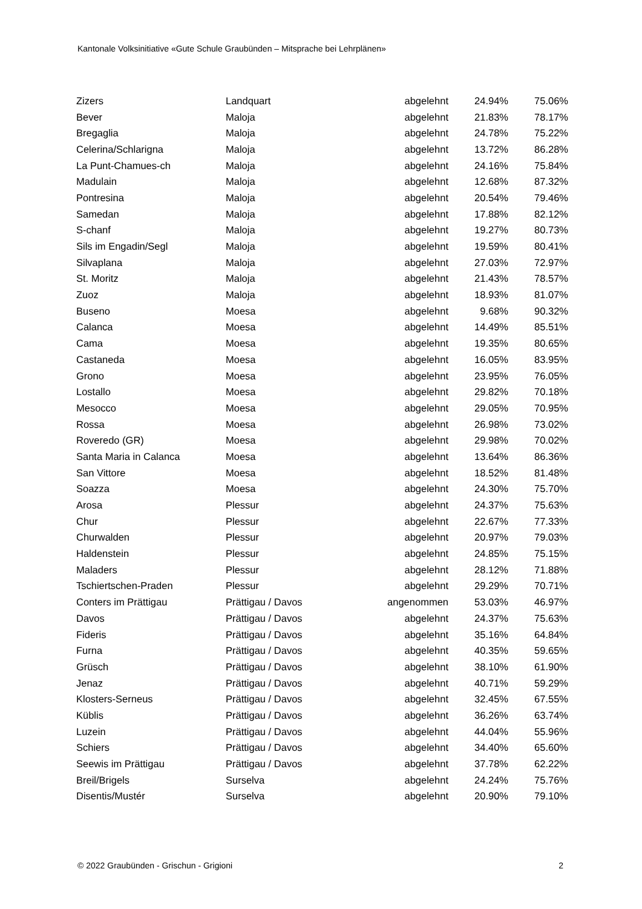Kantonale Volksinitiative «Gute Schule Graubünden – Mitsprache bei Lehrplänen»
| Zizers | Landquart | abgelehnt | 24.94% | 75.06% |
| Bever | Maloja | abgelehnt | 21.83% | 78.17% |
| Bregaglia | Maloja | abgelehnt | 24.78% | 75.22% |
| Celerina/Schlarigna | Maloja | abgelehnt | 13.72% | 86.28% |
| La Punt-Chamues-ch | Maloja | abgelehnt | 24.16% | 75.84% |
| Madulain | Maloja | abgelehnt | 12.68% | 87.32% |
| Pontresina | Maloja | abgelehnt | 20.54% | 79.46% |
| Samedan | Maloja | abgelehnt | 17.88% | 82.12% |
| S-chanf | Maloja | abgelehnt | 19.27% | 80.73% |
| Sils im Engadin/Segl | Maloja | abgelehnt | 19.59% | 80.41% |
| Silvaplana | Maloja | abgelehnt | 27.03% | 72.97% |
| St. Moritz | Maloja | abgelehnt | 21.43% | 78.57% |
| Zuoz | Maloja | abgelehnt | 18.93% | 81.07% |
| Buseno | Moesa | abgelehnt | 9.68% | 90.32% |
| Calanca | Moesa | abgelehnt | 14.49% | 85.51% |
| Cama | Moesa | abgelehnt | 19.35% | 80.65% |
| Castaneda | Moesa | abgelehnt | 16.05% | 83.95% |
| Grono | Moesa | abgelehnt | 23.95% | 76.05% |
| Lostallo | Moesa | abgelehnt | 29.82% | 70.18% |
| Mesocco | Moesa | abgelehnt | 29.05% | 70.95% |
| Rossa | Moesa | abgelehnt | 26.98% | 73.02% |
| Roveredo (GR) | Moesa | abgelehnt | 29.98% | 70.02% |
| Santa Maria in Calanca | Moesa | abgelehnt | 13.64% | 86.36% |
| San Vittore | Moesa | abgelehnt | 18.52% | 81.48% |
| Soazza | Moesa | abgelehnt | 24.30% | 75.70% |
| Arosa | Plessur | abgelehnt | 24.37% | 75.63% |
| Chur | Plessur | abgelehnt | 22.67% | 77.33% |
| Churwalden | Plessur | abgelehnt | 20.97% | 79.03% |
| Haldenstein | Plessur | abgelehnt | 24.85% | 75.15% |
| Maladers | Plessur | abgelehnt | 28.12% | 71.88% |
| Tschiertschen-Praden | Plessur | abgelehnt | 29.29% | 70.71% |
| Conters im Prättigau | Prättigau / Davos | angenommen | 53.03% | 46.97% |
| Davos | Prättigau / Davos | abgelehnt | 24.37% | 75.63% |
| Fideris | Prättigau / Davos | abgelehnt | 35.16% | 64.84% |
| Furna | Prättigau / Davos | abgelehnt | 40.35% | 59.65% |
| Grüsch | Prättigau / Davos | abgelehnt | 38.10% | 61.90% |
| Jenaz | Prättigau / Davos | abgelehnt | 40.71% | 59.29% |
| Klosters-Serneus | Prättigau / Davos | abgelehnt | 32.45% | 67.55% |
| Küblis | Prättigau / Davos | abgelehnt | 36.26% | 63.74% |
| Luzein | Prättigau / Davos | abgelehnt | 44.04% | 55.96% |
| Schiers | Prättigau / Davos | abgelehnt | 34.40% | 65.60% |
| Seewis im Prättigau | Prättigau / Davos | abgelehnt | 37.78% | 62.22% |
| Breil/Brigels | Surselva | abgelehnt | 24.24% | 75.76% |
| Disentis/Mustér | Surselva | abgelehnt | 20.90% | 79.10% |
© 2022 Graubünden - Grischun - Grigioni 2